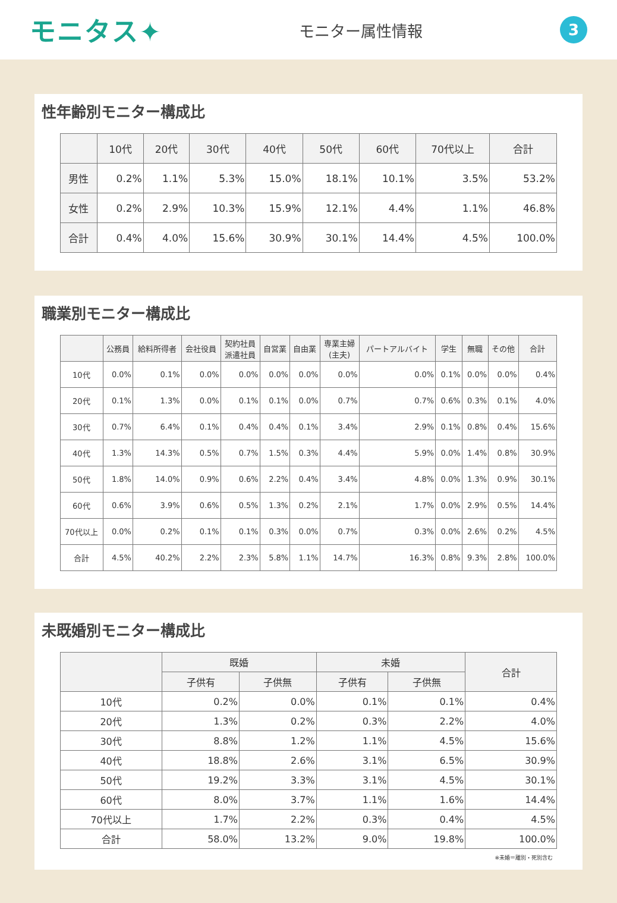モニタス✦
モニター属性情報
3
性年齢別モニター構成比
| | 10代 | 20代 | 30代 | 40代 | 50代 | 60代 | 70代以上 | 合計 |
| --- | --- | --- | --- | --- | --- | --- | --- | --- |
| 男性 | 0.2% | 1.1% | 5.3% | 15.0% | 18.1% | 10.1% | 3.5% | 53.2% |
| 女性 | 0.2% | 2.9% | 10.3% | 15.9% | 12.1% | 4.4% | 1.1% | 46.8% |
| 合計 | 0.4% | 4.0% | 15.6% | 30.9% | 30.1% | 14.4% | 4.5% | 100.0% |
職業別モニター構成比
| | 公務員 | 給料所得者 | 会社役員 | 契約社員 派遣社員 | 自営業 | 自由業 | 専業主婦 (主夫) | パートアルバイト | 学生 | 無職 | その他 | 合計 |
| --- | --- | --- | --- | --- | --- | --- | --- | --- | --- | --- | --- | --- |
| 10代 | 0.0% | 0.1% | 0.0% | 0.0% | 0.0% | 0.0% | 0.0% | 0.0% | 0.1% | 0.0% | 0.0% | 0.4% |
| 20代 | 0.1% | 1.3% | 0.0% | 0.1% | 0.1% | 0.0% | 0.7% | 0.7% | 0.6% | 0.3% | 0.1% | 4.0% |
| 30代 | 0.7% | 6.4% | 0.1% | 0.4% | 0.4% | 0.1% | 3.4% | 2.9% | 0.1% | 0.8% | 0.4% | 15.6% |
| 40代 | 1.3% | 14.3% | 0.5% | 0.7% | 1.5% | 0.3% | 4.4% | 5.9% | 0.0% | 1.4% | 0.8% | 30.9% |
| 50代 | 1.8% | 14.0% | 0.9% | 0.6% | 2.2% | 0.4% | 3.4% | 4.8% | 0.0% | 1.3% | 0.9% | 30.1% |
| 60代 | 0.6% | 3.9% | 0.6% | 0.5% | 1.3% | 0.2% | 2.1% | 1.7% | 0.0% | 2.9% | 0.5% | 14.4% |
| 70代以上 | 0.0% | 0.2% | 0.1% | 0.1% | 0.3% | 0.0% | 0.7% | 0.3% | 0.0% | 2.6% | 0.2% | 4.5% |
| 合計 | 4.5% | 40.2% | 2.2% | 2.3% | 5.8% | 1.1% | 14.7% | 16.3% | 0.8% | 9.3% | 2.8% | 100.0% |
未既婚別モニター構成比
| | 既婚 | | 未婚 | | 合計 |
| --- | --- | --- | --- | --- | --- |
| | 子供有 | 子供無 | 子供有 | 子供無 | |
| 10代 | 0.2% | 0.0% | 0.1% | 0.1% | 0.4% |
| 20代 | 1.3% | 0.2% | 0.3% | 2.2% | 4.0% |
| 30代 | 8.8% | 1.2% | 1.1% | 4.5% | 15.6% |
| 40代 | 18.8% | 2.6% | 3.1% | 6.5% | 30.9% |
| 50代 | 19.2% | 3.3% | 3.1% | 4.5% | 30.1% |
| 60代 | 8.0% | 3.7% | 1.1% | 1.6% | 14.4% |
| 70代以上 | 1.7% | 2.2% | 0.3% | 0.4% | 4.5% |
| 合計 | 58.0% | 13.2% | 9.0% | 19.8% | 100.0% |
※未婚＝離別・死別含む